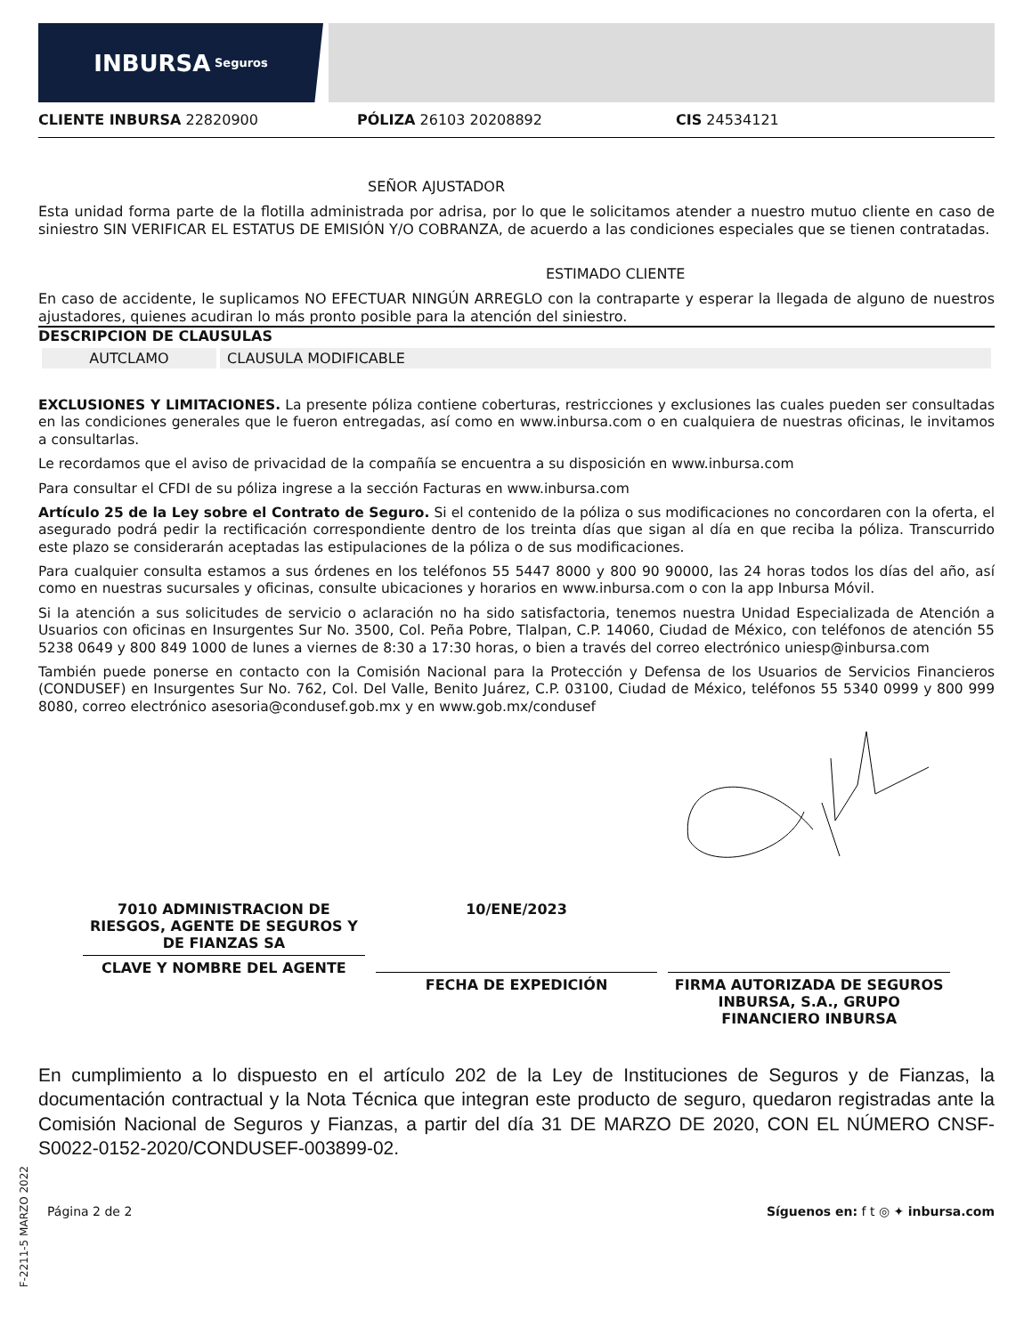INBURSA Seguros
CLIENTE INBURSA 22820900 PÓLIZA 26103 20208892 CIS 24534121
SEÑOR AJUSTADOR
Esta unidad forma parte de la flotilla administrada por adrisa, por lo que le solicitamos atender a nuestro mutuo cliente en caso de siniestro SIN VERIFICAR EL ESTATUS DE EMISIÓN Y/O COBRANZA, de acuerdo a las condiciones especiales que se tienen contratadas.
ESTIMADO CLIENTE
En caso de accidente, le suplicamos NO EFECTUAR NINGÚN ARREGLO con la contraparte y esperar la llegada de alguno de nuestros ajustadores, quienes acudiran lo más pronto posible para la atención del siniestro.
DESCRIPCION DE CLAUSULAS
| AUTCLAMO | CLAUSULA MODIFICABLE |
EXCLUSIONES Y LIMITACIONES. La presente póliza contiene coberturas, restricciones y exclusiones las cuales pueden ser consultadas en las condiciones generales que le fueron entregadas, así como en www.inbursa.com o en cualquiera de nuestras oficinas, le invitamos a consultarlas.
Le recordamos que el aviso de privacidad de la compañía se encuentra a su disposición en www.inbursa.com
Para consultar el CFDI de su póliza ingrese a la sección Facturas en www.inbursa.com
Artículo 25 de la Ley sobre el Contrato de Seguro. Si el contenido de la póliza o sus modificaciones no concordaren con la oferta, el asegurado podrá pedir la rectificación correspondiente dentro de los treinta días que sigan al día en que reciba la póliza. Transcurrido este plazo se considerarán aceptadas las estipulaciones de la póliza o de sus modificaciones.
Para cualquier consulta estamos a sus órdenes en los teléfonos 55 5447 8000 y 800 90 90000, las 24 horas todos los días del año, así como en nuestras sucursales y oficinas, consulte ubicaciones y horarios en www.inbursa.com o con la app Inbursa Móvil.
Si la atención a sus solicitudes de servicio o aclaración no ha sido satisfactoria, tenemos nuestra Unidad Especializada de Atención a Usuarios con oficinas en Insurgentes Sur No. 3500, Col. Peña Pobre, Tlalpan, C.P. 14060, Ciudad de México, con teléfonos de atención 55 5238 0649 y 800 849 1000 de lunes a viernes de 8:30 a 17:30 horas, o bien a través del correo electrónico uniesp@inbursa.com
También puede ponerse en contacto con la Comisión Nacional para la Protección y Defensa de los Usuarios de Servicios Financieros (CONDUSEF) en Insurgentes Sur No. 762, Col. Del Valle, Benito Juárez, C.P. 03100, Ciudad de México, teléfonos 55 5340 0999 y 800 999 8080, correo electrónico asesoria@condusef.gob.mx y en www.gob.mx/condusef
7010 ADMINISTRACION DE RIESGOS, AGENTE DE SEGUROS Y DE FIANZAS SA
CLAVE Y NOMBRE DEL AGENTE
10/ENE/2023
FECHA DE EXPEDICIÓN
FIRMA AUTORIZADA DE SEGUROS INBURSA, S.A., GRUPO FINANCIERO INBURSA
En cumplimiento a lo dispuesto en el artículo 202 de la Ley de Instituciones de Seguros y de Fianzas, la documentación contractual y la Nota Técnica que integran este producto de seguro, quedaron registradas ante la Comisión Nacional de Seguros y Fianzas, a partir del día 31 DE MARZO DE 2020, CON EL NÚMERO CNSF-S0022-0152-2020/CONDUSEF-003899-02.
Página 2 de 2 Síguenos en: f t ◎ ✦ inbursa.com
F-2211-5 MARZO 2022